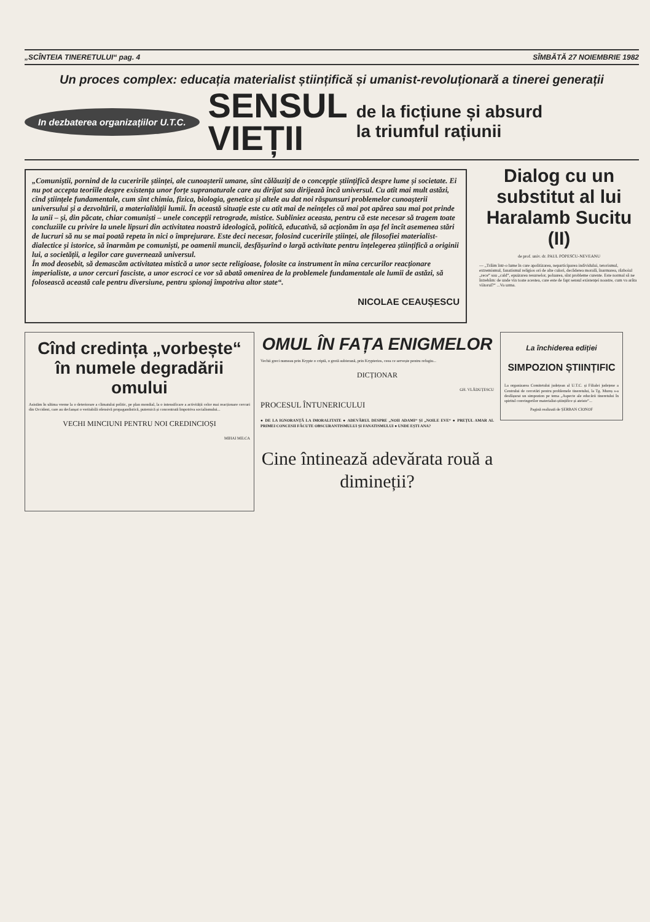„SCÎNTEIA TINERETULUI“ pag. 4 SÎMBĂTĂ 27 NOIEMBRIE 1982
Un proces complex: educația materialist științifică și umanist-revoluționară a tinerei generații
In dezbaterea organizațiilor U.T.C.
SENSUL
VIEȚII
de la ficțiune și absurd
la triumful rațiunii
„Comuniștii, pornind de la cuceririle științei, ale cunoașterii umane, sînt călăuziți de o concepție științifică despre lume și societate. Ei nu pot accepta teoriile despre existența unor forțe supranaturale care au dirijat sau dirijează încă universul. Cu atît mai mult astăzi, cînd științele fundamentale, cum sînt chimia, fizica, biologia, genetica și altele au dat noi răspunsuri problemelor cunoașterii universului și a dezvoltării, a materialității lumii. În această situație este cu atît mai de neînțeles că mai pot apărea sau mai pot prinde la unii – și, din păcate, chiar comuniști – unele concepții retrograde, mistice. Subliniez aceasta, pentru că este necesar să tragem toate concluziile cu privire la unele lipsuri din activitatea noastră ideologică, politică, educativă, să acționăm în așa fel încît asemenea stări de lucruri să nu se mai poată repeta în nici o împrejurare. Este deci necesar, folosind cuceririle științei, ale filosofiei materialist-dialectice și istorice, să înarmăm pe comuniști, pe oamenii muncii, desfășurînd o largă activitate pentru înțelegerea științifică a originii lui, a societății, a legilor care guvernează universul.
În mod deosebit, să demascăm activitatea mistică a unor secte religioase, folosite ca instrument în mîna cercurilor reacționare imperialiste, a unor cercuri fasciste, a unor escroci ce vor să abată omenirea de la problemele fundamentale ale lumii de astăzi, să folosească această cale pentru diversiune, pentru spionaj împotriva altor state“.
NICOLAE CEAUȘESCU
Dialog cu un substitut al lui Haralamb Sucitu (II)
de prof. univ. dr. PAUL POPESCU-NEVEANU
— „Trăim într-o lume în care apolitizarea, neparticiparea individului, terorismul, extremismul, fanatismul religios ori de alte culori, decăderea morală, înarmarea, războiul „rece“ sau „cald“, epuizarea resurselor, poluarea, sînt probleme curente. Este normal să ne întrebăm: de unde vin toate acestea, care este de fapt sensul existenței noastre, cum va arăta viitorul?“ ...Va urma.
Cînd credința „vorbește“ în numele degradării omului
Asistăm în ultima vreme la o deteriorare a climatului politic, pe plan mondial, la o intensificare a activității celor mai reacționare cercuri din Occident, care au declanșat o veritabilă ofensivă propagandistică, puternică și concentrată împotriva socialismului...
VECHI MINCIUNI PENTRU NOI CREDINCIOȘI
MIHAI MILCA
OMUL ÎN FAȚA ENIGMELOR
Vechii greci numeau prin Krypte o criptă, o grotă subterană, prin Krypterios, ceea ce servește pentru refugiu...
DICȚIONAR
GH. VLĂDUȚESCU
PROCESUL ÎNTUNERICULUI
● DE LA IGNORANȚĂ LA IMORALITATE ● ADEVĂRUL DESPRE „NOII ADAMI“ ȘI „NOILE EVE“ ● PREȚUL AMAR AL PRIMEI CONCESII FĂCUTE OBSCURANTISMULUI ȘI FANATISMULUI ● UNDE EȘTI ANA?
Cine întinează adevărata rouă a dimineții?
La închiderea ediției
SIMPOZION ȘTIINȚIFIC
La organizarea Comitetului județean al U.T.C. și Filialei județene a Centrului de cercetări pentru problemele tineretului, la Tg. Mureș s-a desfășurat un simpozion pe tema „Aspecte ale educării tineretului în spiritul convingerilor materialist-științifice și ateiste“...
Pagină realizată de ȘERBAN CIONOF